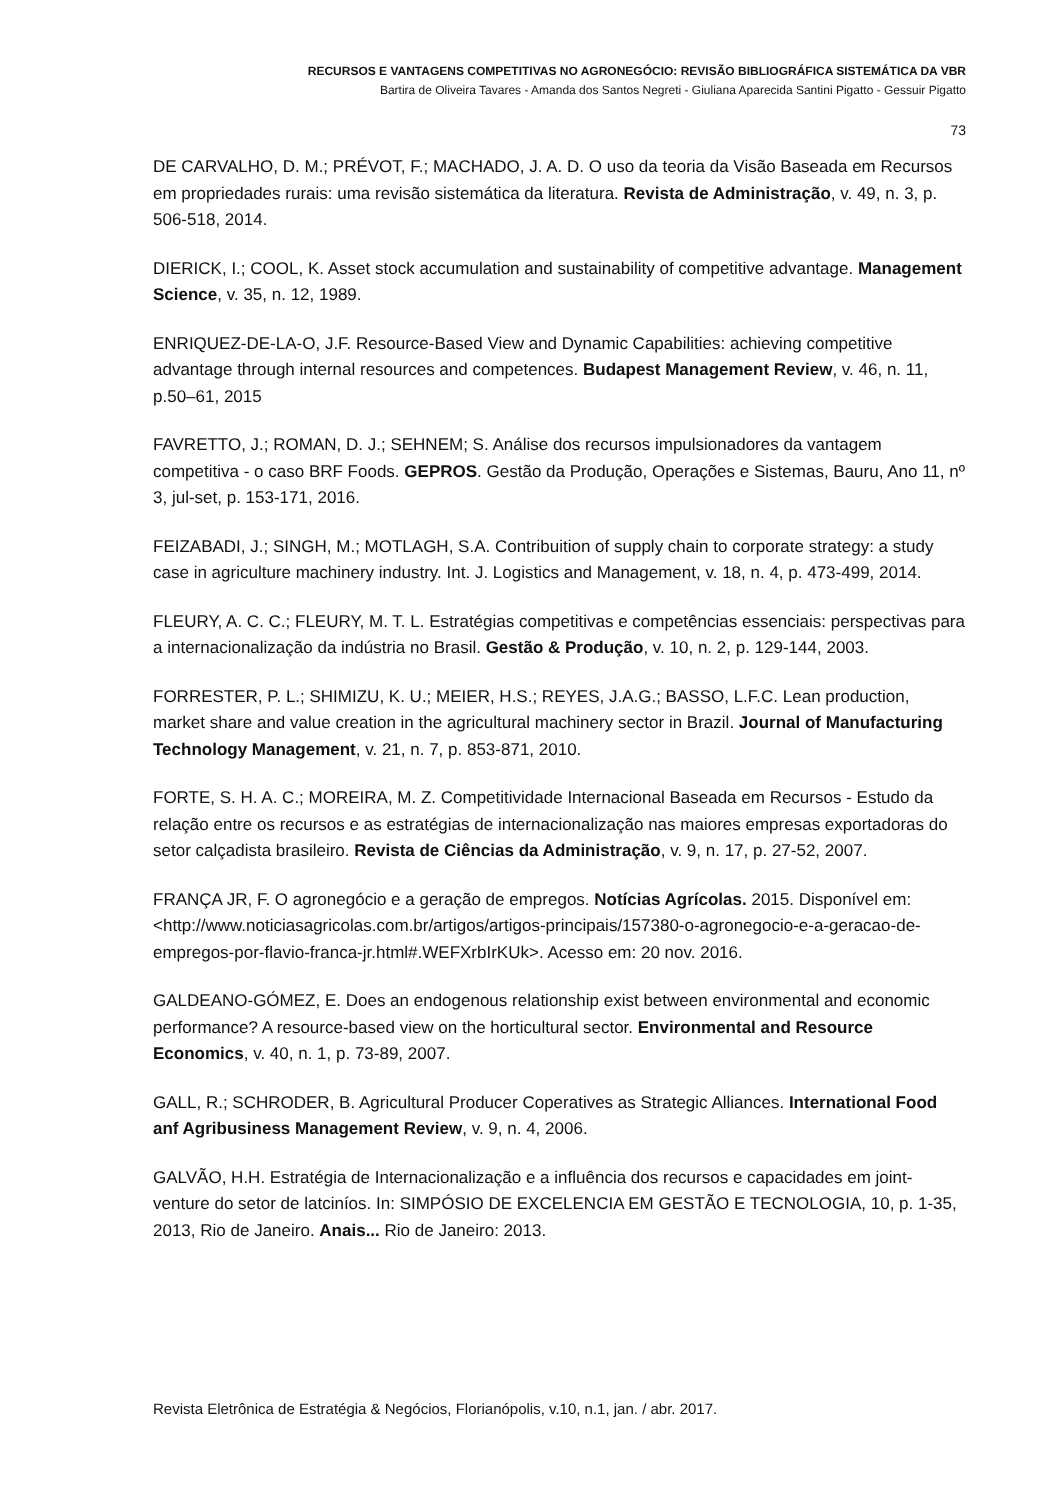RECURSOS E VANTAGENS COMPETITIVAS NO AGRONEGÓCIO: REVISÃO BIBLIOGRÁFICA SISTEMÁTICA DA VBR
Bartira de Oliveira Tavares - Amanda dos Santos Negreti - Giuliana Aparecida Santini Pigatto - Gessuir Pigatto
73
DE CARVALHO, D. M.; PRÉVOT, F.; MACHADO, J. A. D. O uso da teoria da Visão Baseada em Recursos em propriedades rurais: uma revisão sistemática da literatura. Revista de Administração, v. 49, n. 3, p. 506-518, 2014.
DIERICK, I.; COOL, K. Asset stock accumulation and sustainability of competitive advantage. Management Science, v. 35, n. 12, 1989.
ENRIQUEZ-DE-LA-O, J.F. Resource-Based View and Dynamic Capabilities: achieving competitive advantage through internal resources and competences. Budapest Management Review, v. 46, n. 11, p.50–61, 2015
FAVRETTO, J.; ROMAN, D. J.; SEHNEM; S. Análise dos recursos impulsionadores da vantagem competitiva - o caso BRF Foods. GEPROS. Gestão da Produção, Operações e Sistemas, Bauru, Ano 11, nº 3, jul-set, p. 153-171, 2016.
FEIZABADI, J.; SINGH, M.; MOTLAGH, S.A. Contribuition of supply chain to corporate strategy: a study case in agriculture machinery industry. Int. J. Logistics and Management, v. 18, n. 4, p. 473-499, 2014.
FLEURY, A. C. C.; FLEURY, M. T. L. Estratégias competitivas e competências essenciais: perspectivas para a internacionalização da indústria no Brasil. Gestão & Produção, v. 10, n. 2, p. 129-144, 2003.
FORRESTER, P. L.; SHIMIZU, K. U.; MEIER, H.S.; REYES, J.A.G.; BASSO, L.F.C. Lean production, market share and value creation in the agricultural machinery sector in Brazil. Journal of Manufacturing Technology Management, v. 21, n. 7, p. 853-871, 2010.
FORTE, S. H. A. C.; MOREIRA, M. Z. Competitividade Internacional Baseada em Recursos - Estudo da relação entre os recursos e as estratégias de internacionalização nas maiores empresas exportadoras do setor calçadista brasileiro. Revista de Ciências da Administração, v. 9, n. 17, p. 27-52, 2007.
FRANÇA JR, F. O agronegócio e a geração de empregos. Notícias Agrícolas. 2015. Disponível em: <http://www.noticiasagricolas.com.br/artigos/artigos-principais/157380-o-agronegocio-e-a-geracao-de-empregos-por-flavio-franca-jr.html#.WEFXrbIrKUk>. Acesso em: 20 nov. 2016.
GALDEANO-GÓMEZ, E. Does an endogenous relationship exist between environmental and economic performance? A resource-based view on the horticultural sector. Environmental and Resource Economics, v. 40, n. 1, p. 73-89, 2007.
GALL, R.; SCHRODER, B. Agricultural Producer Coperatives as Strategic Alliances. International Food anf Agribusiness Management Review, v. 9, n. 4, 2006.
GALVÃO, H.H. Estratégia de Internacionalização e a influência dos recursos e capacidades em joint-venture do setor de latciníos. In: SIMPÓSIO DE EXCELENCIA EM GESTÃO E TECNOLOGIA, 10, p. 1-35, 2013, Rio de Janeiro. Anais... Rio de Janeiro: 2013.
Revista Eletrônica de Estratégia & Negócios, Florianópolis, v.10, n.1, jan. / abr. 2017.